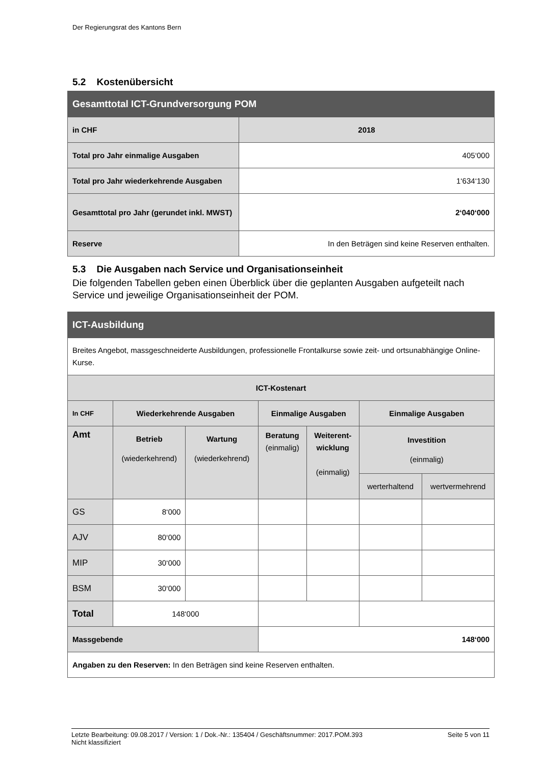Der Regierungsrat des Kantons Bern
5.2 Kostenübersicht
| Gesamttotal ICT-Grundversorgung POM | |
| --- | --- |
| in CHF | 2018 |
| Total pro Jahr einmalige Ausgaben | 405‘000 |
| Total pro Jahr wiederkehrende Ausgaben | 1‘634‘130 |
| Gesamttotal pro Jahr (gerundet inkl. MWST) | 2‘040‘000 |
| Reserve | In den Beträgen sind keine Reserven enthalten. |
5.3 Die Ausgaben nach Service und Organisationseinheit
Die folgenden Tabellen geben einen Überblick über die geplanten Ausgaben aufgeteilt nach Service und jeweilige Organisationseinheit der POM.
| ICT-Ausbildung | | | | | | |
| --- | --- | --- | --- | --- | --- | --- |
| Breites Angebot, massgeschneiderte Ausbildungen, professionelle Frontalkurse sowie zeit- und ortsunabhängige Online-Kurse. | | | | | | |
| ICT-Kostenart | | | | | | |
| In CHF | Wiederkehrende Ausgaben | | Einmalige Ausgaben | | Einmalige Ausgaben | |
| Amt | Betrieb (wiederkehrend) | Wartung (wiederkehrend) | Beratung (einmalig) | Weiterent- wicklung (einmalig) | Investition (einmalig) | |
| | | | | | werterhaltend | wertvermehrend |
| GS | 8‘000 | | | | | |
| AJV | 80‘000 | | | | | |
| MIP | 30‘000 | | | | | |
| BSM | 30‘000 | | | | | |
| Total | 148‘000 | | | | | |
| Massgebende | | | 148‘000 | | | |
| Angaben zu den Reserven: In den Beträgen sind keine Reserven enthalten. | | | | | | |
Letzte Bearbeitung: 09.08.2017 / Version: 1 / Dok.-Nr.: 135404 / Geschäftsnummer: 2017.POM.393
Nicht klassifiziert
Seite 5 von 11